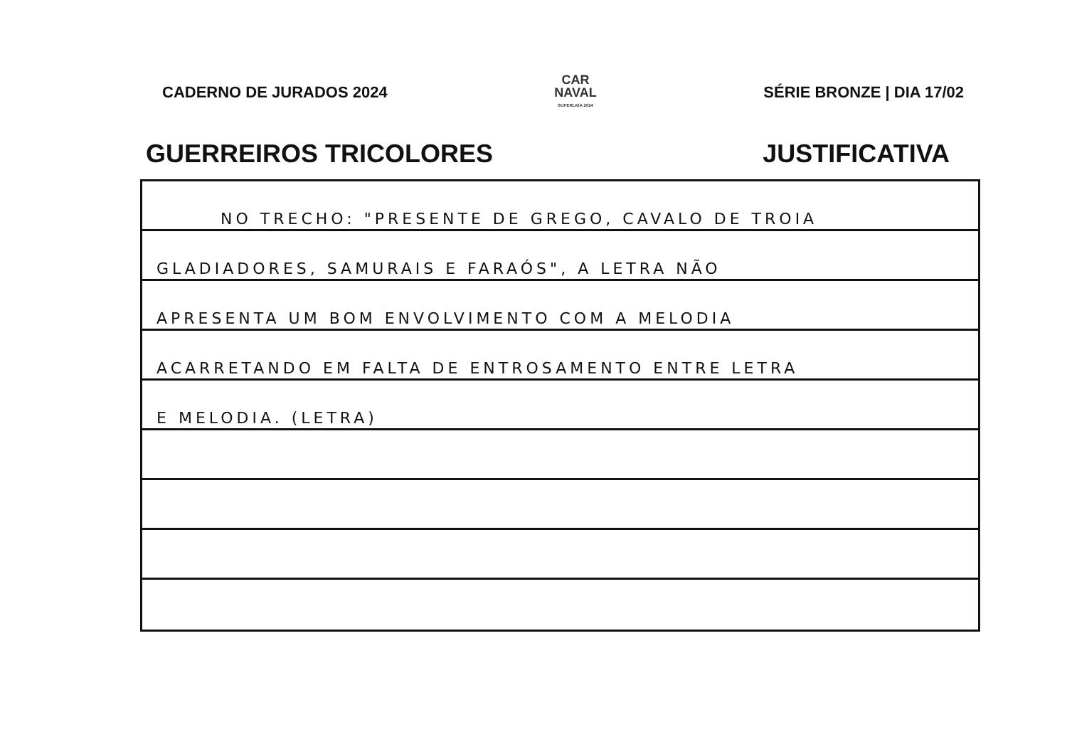CADERNO DE JURADOS 2024
CAR
NAVAL
SUPERLIGA 2024
SÉRIE BRONZE | DIA 17/02
GUERREIROS TRICOLORES JUSTIFICATIVA
NO TRECHO: "PRESENTE DE GREGO, CAVALO DE TROIA
GLADIADORES, SAMURAIS E FARAÓS", A LETRA NÃO
APRESENTA UM BOM ENVOLVIMENTO COM A MELODIA
ACARRETANDO EM FALTA DE ENTROSAMENTO ENTRE LETRA
E MELODIA. (LETRA)